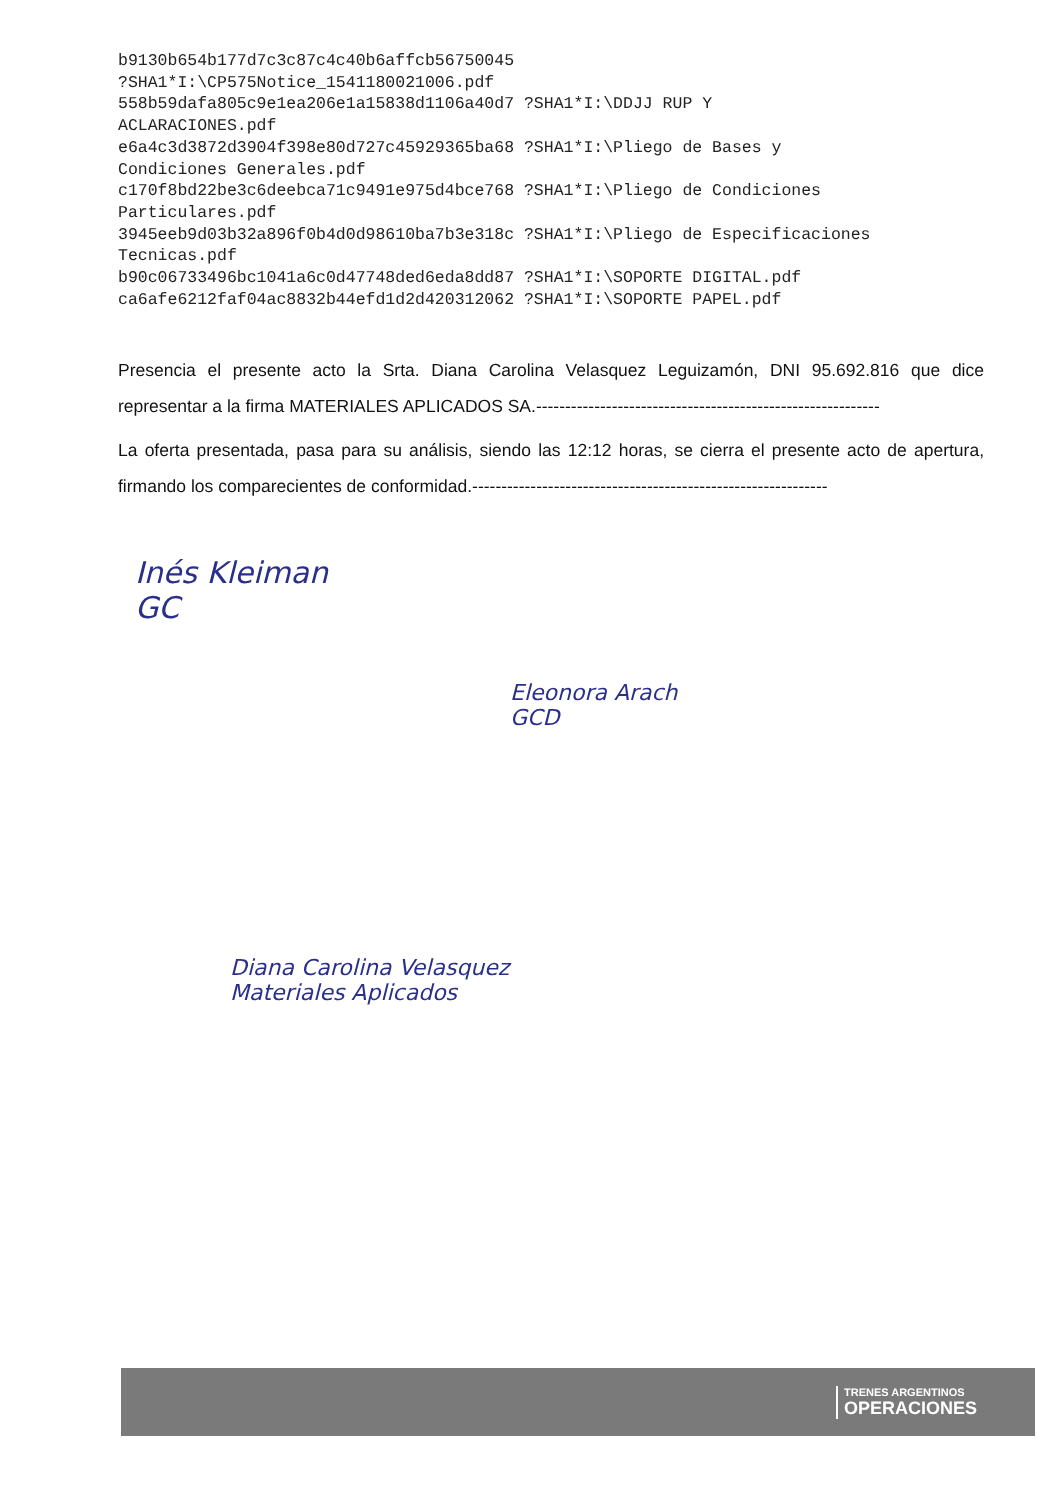b9130b654b177d7c3c87c4c40b6affcb56750045 ?SHA1*I:\CP575Notice_1541180021006.pdf 558b59dafa805c9e1ea206e1a15838d1106a40d7 ?SHA1*I:\DDJJ RUP Y ACLARACIONES.pdf e6a4c3d3872d3904f398e80d727c45929365ba68 ?SHA1*I:\Pliego de Bases y Condiciones Generales.pdf c170f8bd22be3c6deebca71c9491e975d4bce768 ?SHA1*I:\Pliego de Condiciones Particulares.pdf 3945eeb9d03b32a896f0b4d0d98610ba7b3e318c ?SHA1*I:\Pliego de Especificaciones Tecnicas.pdf b90c06733496bc1041a6c0d47748ded6eda8dd87 ?SHA1*I:\SOPORTE DIGITAL.pdf ca6afe6212faf04ac8832b44efd1d2d420312062 ?SHA1*I:\SOPORTE PAPEL.pdf
Presencia el presente acto la Srta. Diana Carolina Velasquez Leguizamón, DNI 95.692.816 que dice representar a la firma MATERIALES APLICADOS SA.-----------------------------------------------------------
La oferta presentada, pasa para su análisis, siendo las 12:12 horas, se cierra el presente acto de apertura, firmando los comparecientes de conformidad.-------------------------------------------------------------
Inés Kleiman
GC
Eleonora Arach
GCD
Diana Carolina Velasquez
Materiales Aplicados
TRENES ARGENTINOS
OPERACIONES